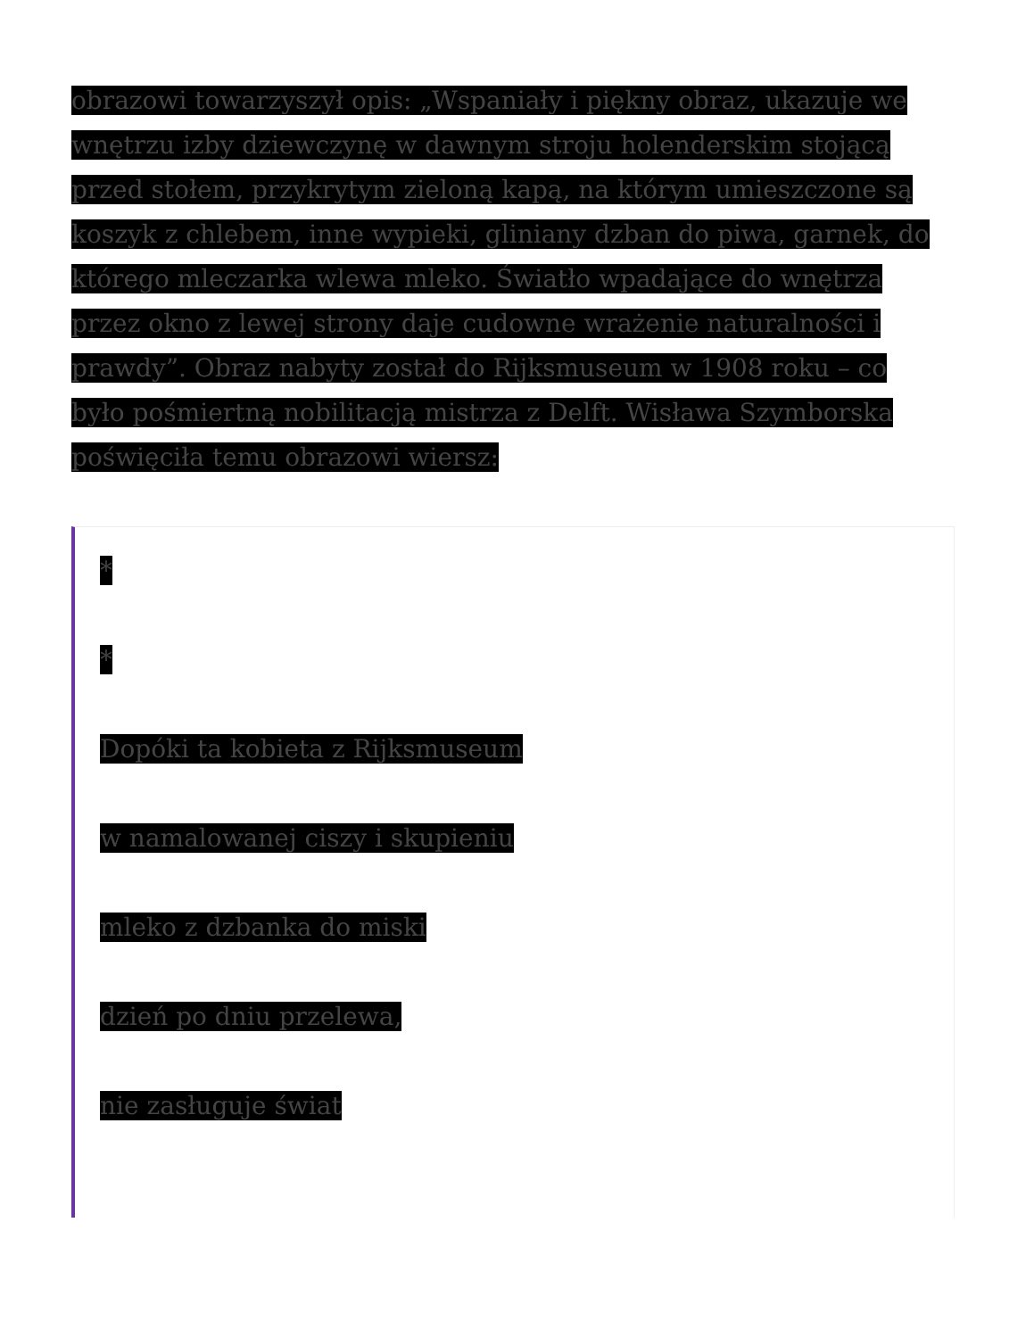obrazowi towarzyszył opis: „Wspaniały i piękny obraz, ukazuje we wnętrzu izby dziewczynę w dawnym stroju holenderskim stojącą przed stołem, przykrytym zieloną kapą, na którym umieszczone są koszyk z chlebem, inne wypieki, gliniany dzban do piwa, garnek, do którego mleczarka wlewa mleko. Światło wpadające do wnętrza przez okno z lewej strony daje cudowne wrażenie naturalności i prawdy”. Obraz nabyty został do Rijksmuseum w 1908 roku – co było pośmiertną nobilitacją mistrza z Delft. Wisława Szymborska poświęciła temu obrazowi wiersz:
*
*
Dopóki ta kobieta z Rijksmuseum
w namalowanej ciszy i skupieniu
mleko z dzbanka do miski
dzień po dniu przelewa,
nie zasługuje świat